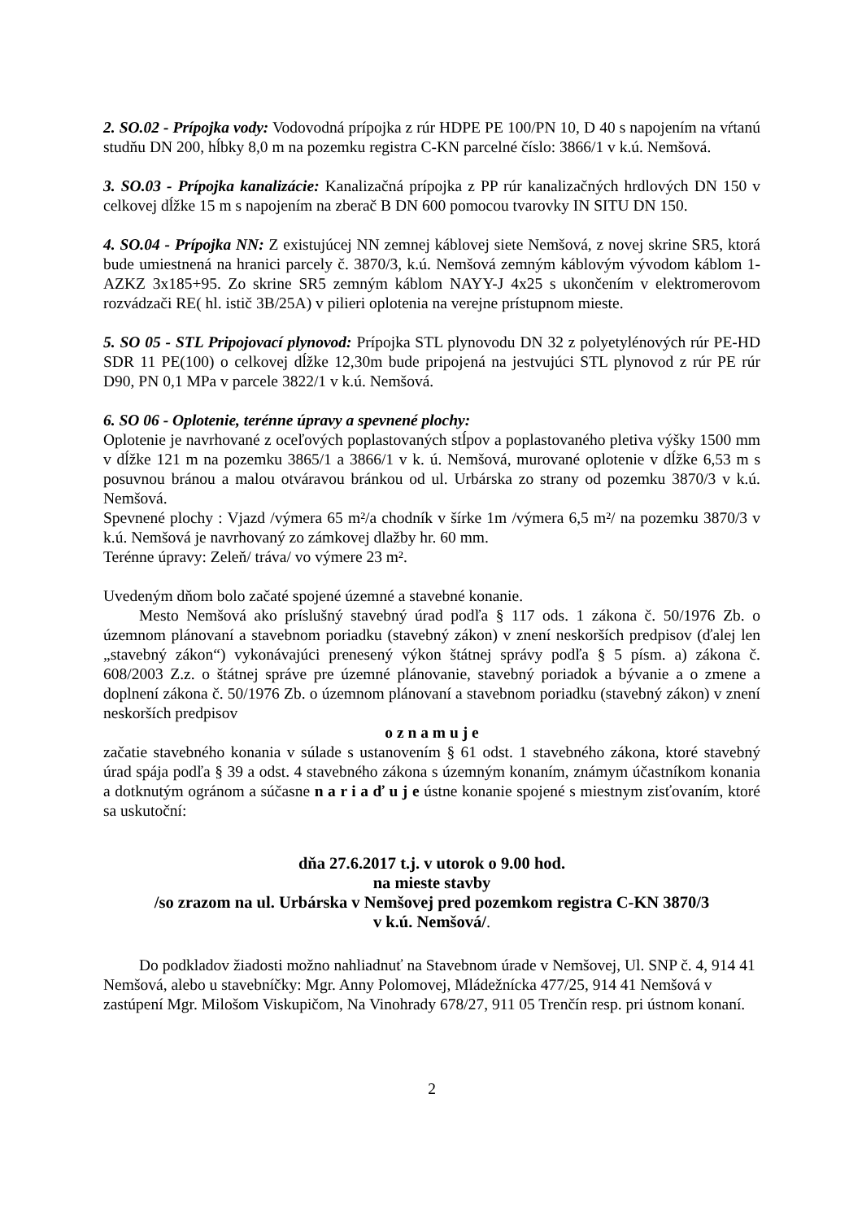2. SO.02 - Prípojka vody: Vodovodná prípojka z rúr HDPE PE 100/PN 10, D 40 s napojením na vŕtanú studňu DN 200, hĺbky 8,0 m na pozemku registra C-KN parcelné číslo: 3866/1 v k.ú. Nemšová.
3. SO.03 - Prípojka kanalizácie: Kanalizačná prípojka z PP rúr kanalizačných hrdlových DN 150 v celkovej dĺžke 15 m s napojením na zberač B DN 600 pomocou tvarovky IN SITU DN 150.
4. SO.04 - Prípojka NN: Z existujúcej NN zemnej káblovej siete Nemšová, z novej skrine SR5, ktorá bude umiestnená na hranici parcely č. 3870/3, k.ú. Nemšová zemným káblovým vývodom káblom 1-AZKZ 3x185+95. Zo skrine SR5 zemným káblom NAYY-J 4x25 s ukončením v elektromerovom rozvádzači RE( hl. istič 3B/25A) v pilieri oplotenia na verejne prístupnom mieste.
5. SO 05 - STL Pripojovací plynovod: Prípojka STL plynovodu DN 32 z polyetylénových rúr PE-HD SDR 11 PE(100) o celkovej dĺžke 12,30m bude pripojená na jestvujúci STL plynovod z rúr PE rúr D90, PN 0,1 MPa v parcele 3822/1 v k.ú. Nemšová.
6. SO 06 - Oplotenie, terénne úpravy a spevnené plochy:
Oplotenie je navrhované z oceľových poplastovaných stĺpov a poplastovaného pletiva výšky 1500 mm v dĺžke 121 m na pozemku 3865/1 a 3866/1 v k. ú. Nemšová, murované oplotenie v dĺžke 6,53 m s posuvnou bránou a malou otváravou bránkou od ul. Urbárska zo strany od pozemku 3870/3 v k.ú. Nemšová.
Spevnené plochy : Vjazd /výmera 65 m²/a chodník v šírke 1m /výmera 6,5 m²/ na pozemku 3870/3 v k.ú. Nemšová je navrhovaný zo zámkovej dlažby hr. 60 mm.
Terénne úpravy: Zeleň/ tráva/ vo výmere 23 m².
Uvedeným dňom bolo začaté spojené územné a stavebné konanie.
Mesto Nemšová ako príslušný stavebný úrad podľa § 117 ods. 1 zákona č. 50/1976 Zb. o územnom plánovaní a stavebnom poriadku (stavebný zákon) v znení neskorších predpisov (ďalej len „stavebný zákon“) vykonávajúci prenesený výkon štátnej správy podľa § 5 písm. a) zákona č. 608/2003 Z.z. o štátnej správe pre územné plánovanie, stavebný poriadok a bývanie a o zmene a doplnení zákona č. 50/1976 Zb. o územnom plánovaní a stavebnom poriadku (stavebný zákon) v znení neskorších predpisov
o z n a m u j e
začatie stavebného konania v súlade s ustanovením § 61 odst. 1 stavebného zákona, ktoré stavebný úrad spája podľa § 39 a odst. 4 stavebného zákona s územným konaním, známym účastníkom konania a dotknutým ogránom a súčasne n a r i a ď u j e ústne konanie spojené s miestnym zisťovaním, ktoré sa uskutoční:
dňa 27.6.2017 t.j. v utorok o 9.00 hod.
na mieste stavby
/so zrazom na ul. Urbárska v Nemšovej pred pozemkom registra C-KN 3870/3
v k.ú. Nemšová/.
Do podkladov žiadosti možno nahliadnuť na Stavebnom úrade v Nemšovej, Ul. SNP č. 4, 914 41 Nemšová, alebo u stavebníčky: Mgr. Anny Polomovej, Mládežnícka 477/25, 914 41 Nemšová v zastúpení Mgr. Milošom Viskupičom, Na Vinohrady 678/27, 911 05 Trenčín resp. pri ústnom konaní.
2